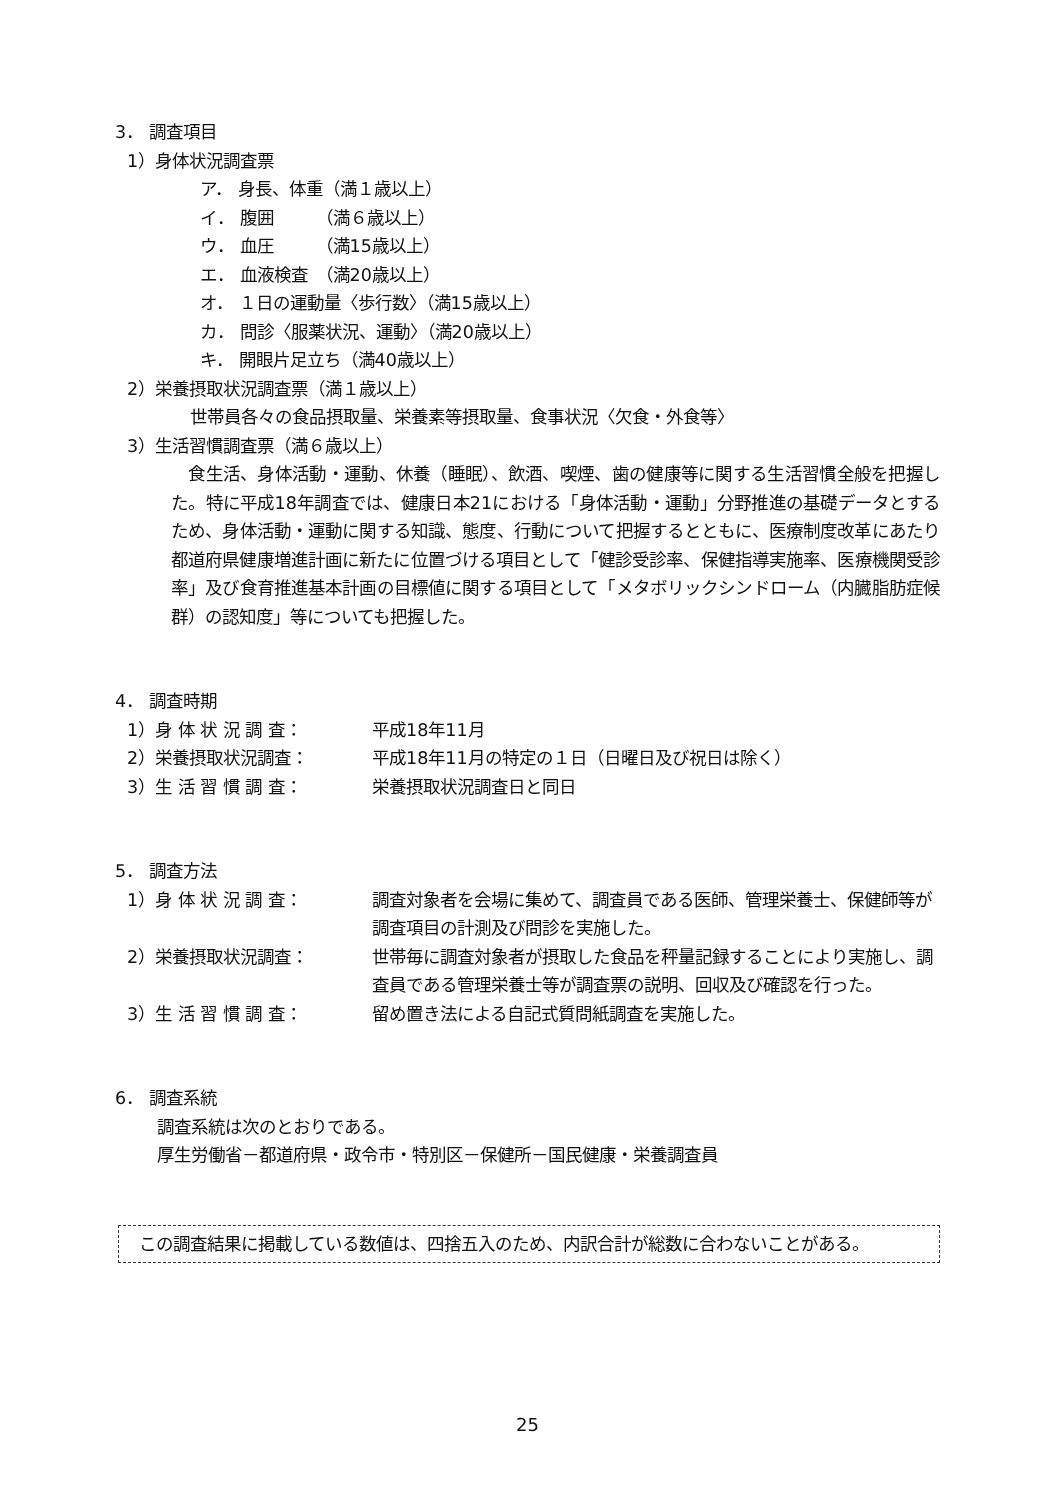3． 調査項目
1）身体状況調査票
ア． 身長、体重（満１歳以上）
イ． 腹囲　　　（満６歳以上）
ウ． 血圧　　　（満15歳以上）
エ． 血液検査　（満20歳以上）
オ． １日の運動量〈歩行数〉（満15歳以上）
カ． 問診〈服薬状況、運動〉（満20歳以上）
キ． 開眼片足立ち（満40歳以上）
2）栄養摂取状況調査票（満１歳以上）
世帯員各々の食品摂取量、栄養素等摂取量、食事状況〈欠食・外食等〉
3）生活習慣調査票（満６歳以上）
　食生活、身体活動・運動、休養（睡眠）、飲酒、喫煙、歯の健康等に関する生活習慣全般を把握した。特に平成18年調査では、健康日本21における「身体活動・運動」分野推進の基礎データとするため、身体活動・運動に関する知識、態度、行動について把握するとともに、医療制度改革にあたり都道府県健康増進計画に新たに位置づける項目として「健診受診率、保健指導実施率、医療機関受診率」及び食育推進基本計画の目標値に関する項目として「メタボリックシンドローム（内臓脂肪症候群）の認知度」等についても把握した。
4． 調査時期
1）身 体 状 況 調 査： 平成18年11月
2）栄養摂取状況調査： 平成18年11月の特定の１日（日曜日及び祝日は除く）
3）生 活 習 慣 調 査： 栄養摂取状況調査日と同日
5． 調査方法
1）身 体 状 況 調 査： 調査対象者を会場に集めて、調査員である医師、管理栄養士、保健師等が調査項目の計測及び問診を実施した。
2）栄養摂取状況調査： 世帯毎に調査対象者が摂取した食品を秤量記録することにより実施し、調査員である管理栄養士等が調査票の説明、回収及び確認を行った。
3）生 活 習 慣 調 査： 留め置き法による自記式質問紙調査を実施した。
6． 調査系統
調査系統は次のとおりである。
厚生労働省－都道府県・政令市・特別区－保健所－国民健康・栄養調査員
この調査結果に掲載している数値は、四捨五入のため、内訳合計が総数に合わないことがある。
25